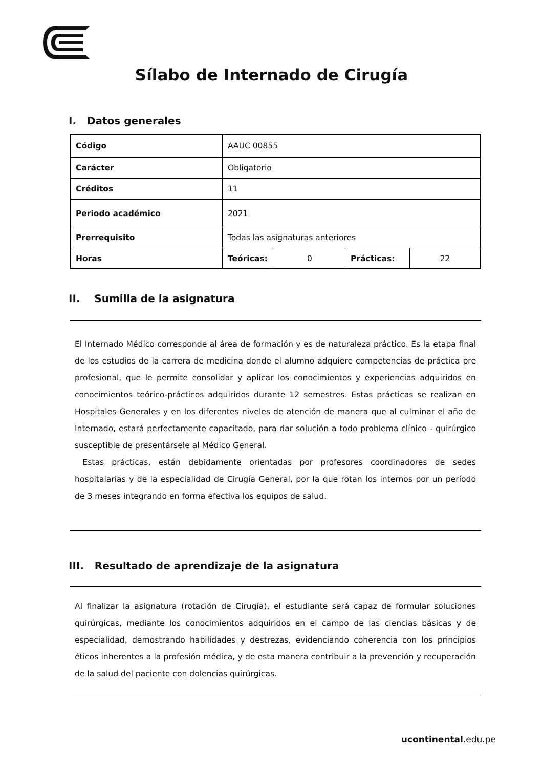Sílabo de Internado de Cirugía
I. Datos generales
| Código | AAUC 00855 | | | |
| Carácter | Obligatorio | | | |
| Créditos | 11 | | | |
| Periodo académico | 2021 | | | |
| Prerrequisito | Todas las asignaturas anteriores | | | |
| Horas | Teóricas: | 0 | Prácticas: | 22 |
II. Sumilla de la asignatura
El Internado Médico corresponde al área de formación y es de naturaleza práctico. Es la etapa final de los estudios de la carrera de medicina donde el alumno adquiere competencias de práctica pre profesional, que le permite consolidar y aplicar los conocimientos y experiencias adquiridos en conocimientos teórico-prácticos adquiridos durante 12 semestres. Estas prácticas se realizan en Hospitales Generales y en los diferentes niveles de atención de manera que al culminar el año de Internado, estará perfectamente capacitado, para dar solución a todo problema clínico - quirúrgico susceptible de presentársele al Médico General.
Estas prácticas, están debidamente orientadas por profesores coordinadores de sedes hospitalarias y de la especialidad de Cirugía General, por la que rotan los internos por un período de 3 meses integrando en forma efectiva los equipos de salud.
III. Resultado de aprendizaje de la asignatura
Al finalizar la asignatura (rotación de Cirugía), el estudiante será capaz de formular soluciones quirúrgicas, mediante los conocimientos adquiridos en el campo de las ciencias básicas y de especialidad, demostrando habilidades y destrezas, evidenciando coherencia con los principios éticos inherentes a la profesión médica, y de esta manera contribuir a la prevención y recuperación de la salud del paciente con dolencias quirúrgicas.
ucontinental.edu.pe